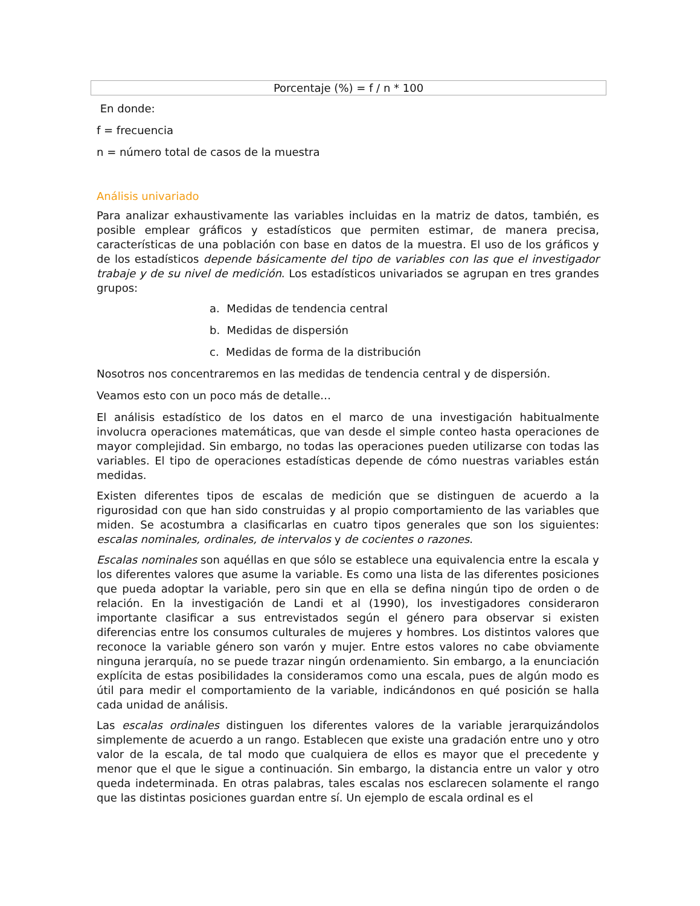Porcentaje (%) = f / n * 100
En donde:
f = frecuencia
n = número total de casos de la muestra
Análisis univariado
Para analizar exhaustivamente las variables incluidas en la matriz de datos, también, es posible emplear gráficos y estadísticos que permiten estimar, de manera precisa, características de una población con base en datos de la muestra. El uso de los gráficos y de los estadísticos depende básicamente del tipo de variables con las que el investigador trabaje y de su nivel de medición. Los estadísticos univariados se agrupan en tres grandes grupos:
a. Medidas de tendencia central
b. Medidas de dispersión
c. Medidas de forma de la distribución
Nosotros nos concentraremos en las medidas de tendencia central y de dispersión.
Veamos esto con un poco más de detalle…
El análisis estadístico de los datos en el marco de una investigación habitualmente involucra operaciones matemáticas, que van desde el simple conteo hasta operaciones de mayor complejidad. Sin embargo, no todas las operaciones pueden utilizarse con todas las variables. El tipo de operaciones estadísticas depende de cómo nuestras variables están medidas.
Existen diferentes tipos de escalas de medición que se distinguen de acuerdo a la rigurosidad con que han sido construidas y al propio comportamiento de las variables que miden. Se acostumbra a clasificarlas en cuatro tipos generales que son los siguientes: escalas nominales, ordinales, de intervalos y de cocientes o razones.
Escalas nominales son aquéllas en que sólo se establece una equivalencia entre la escala y los diferentes valores que asume la variable. Es como una lista de las diferentes posiciones que pueda adoptar la variable, pero sin que en ella se defina ningún tipo de orden o de relación. En la investigación de Landi et al (1990), los investigadores consideraron importante clasificar a sus entrevistados según el género para observar si existen diferencias entre los consumos culturales de mujeres y hombres. Los distintos valores que reconoce la variable género son varón y mujer. Entre estos valores no cabe obviamente ninguna jerarquía, no se puede trazar ningún ordenamiento. Sin embargo, a la enunciación explícita de estas posibilidades la consideramos como una escala, pues de algún modo es útil para medir el comportamiento de la variable, indicándonos en qué posición se halla cada unidad de análisis.
Las escalas ordinales distinguen los diferentes valores de la variable jerarquizándolos simplemente de acuerdo a un rango. Establecen que existe una gradación entre uno y otro valor de la escala, de tal modo que cualquiera de ellos es mayor que el precedente y menor que el que le sigue a continuación. Sin embargo, la distancia entre un valor y otro queda indeterminada. En otras palabras, tales escalas nos esclarecen solamente el rango que las distintas posiciones guardan entre sí. Un ejemplo de escala ordinal es el